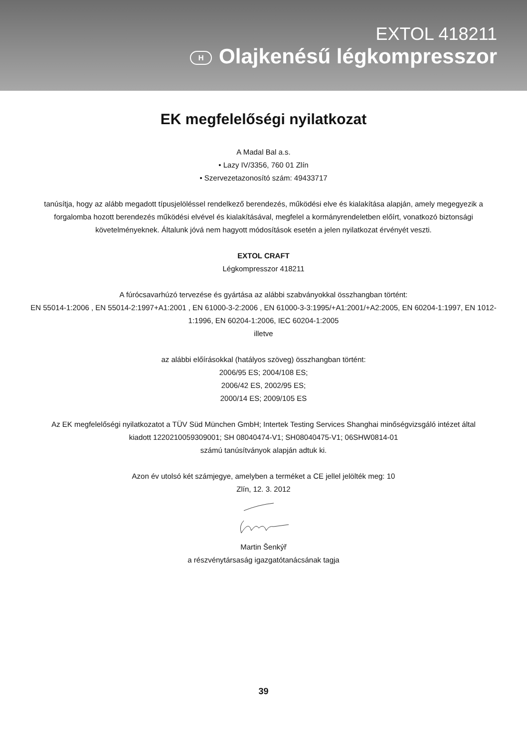EXTOL 418211
H Olajkenésű légkompresszor
EK megfelelőségi nyilatkozat
A Madal Bal a.s.
• Lazy IV/3356, 760 01 Zlín
• Szervezetazonosító szám: 49433717
tanúsítja, hogy az alább megadott típusjelöléssel rendelkező berendezés, működési elve és kialakítása alapján, amely megegyezik a forgalomba hozott berendezés működési elvével és kialakításával, megfelel a kormányrendeletben előírt, vonatkozó biztonsági követelményeknek. Általunk jóvá nem hagyott módosítások esetén a jelen nyilatkozat érvényét veszti.
EXTOL CRAFT
Légkompresszor 418211
A fúrócsavarhúzó tervezése és gyártása az alábbi szabványokkal összhangban történt:
EN 55014-1:2006 , EN 55014-2:1997+A1:2001 , EN 61000-3-2:2006 , EN 61000-3-3:1995/+A1:2001/+A2:2005, EN 60204-1:1997, EN 1012-1:1996, EN 60204-1:2006, IEC 60204-1:2005
illetve
az alábbi előírásokkal (hatályos szöveg) összhangban történt:
2006/95 ES; 2004/108 ES;
2006/42 ES, 2002/95 ES;
2000/14 ES; 2009/105 ES
Az EK megfelelőségi nyilatkozatot a TÜV Süd München GmbH; Intertek Testing Services Shanghai minőségvizsgáló intézet által kiadott 1220210059309001; SH 08040474-V1; SH08040475-V1; 06SHW0814-01
számú tanúsítványok alapján adtuk ki.
Azon év utolsó két számjegye, amelyben a terméket a CE jellel jelölték meg: 10
Zlín, 12. 3. 2012
Martin Šenkýř
a részvénytársaság igazgatótanácsának tagja
39